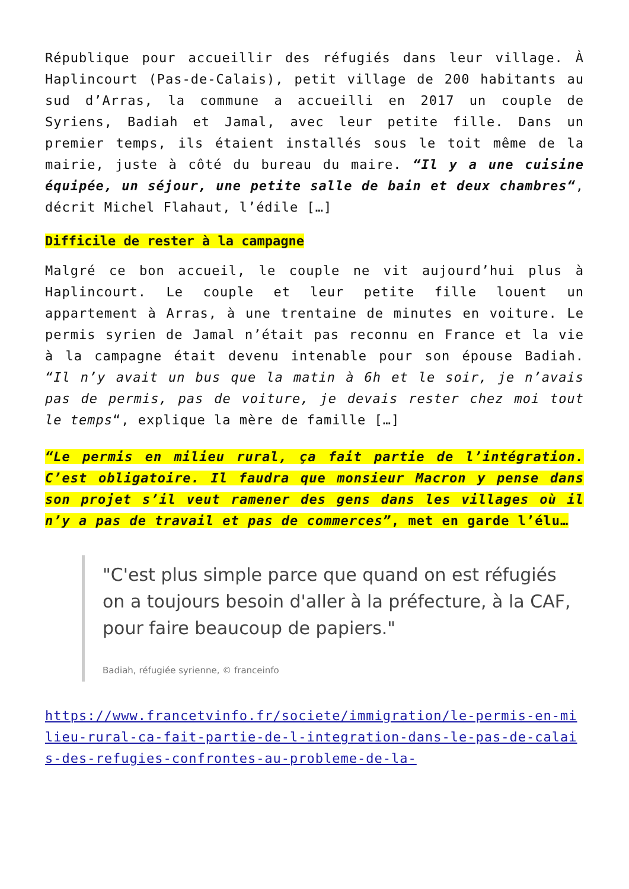République pour accueillir des réfugiés dans leur village. À Haplincourt (Pas-de-Calais), petit village de 200 habitants au sud d’Arras, la commune a accueilli en 2017 un couple de Syriens, Badiah et Jamal, avec leur petite fille. Dans un premier temps, ils étaient installés sous le toit même de la mairie, juste à côté du bureau du maire. “Il y a une cuisine équipée, un séjour, une petite salle de bain et deux chambres“, décrit Michel Flahaut, l’édile […]
Difficile de rester à la campagne
Malgré ce bon accueil, le couple ne vit aujourd’hui plus à Haplincourt. Le couple et leur petite fille louent un appartement à Arras, à une trentaine de minutes en voiture. Le permis syrien de Jamal n’était pas reconnu en France et la vie à la campagne était devenu intenable pour son épouse Badiah. “Il n’y avait un bus que la matin à 6h et le soir, je n’avais pas de permis, pas de voiture, je devais rester chez moi tout le temps“, explique la mère de famille […]
“Le permis en milieu rural, ça fait partie de l’intégration. C’est obligatoire. Il faudra que monsieur Macron y pense dans son projet s’il veut ramener des gens dans les villages où il n’y a pas de travail et pas de commerces”, met en garde l’élu…
"C'est plus simple parce que quand on est réfugiés on a toujours besoin d'aller à la préfecture, à la CAF, pour faire beaucoup de papiers."
Badiah, réfugiée syrienne, © franceinfo
https://www.francetvinfo.fr/societe/immigration/le-permis-en-milieu-rural-ca-fait-partie-de-l-integration-dans-le-pas-de-calais-des-refugies-confrontes-au-probleme-de-la-